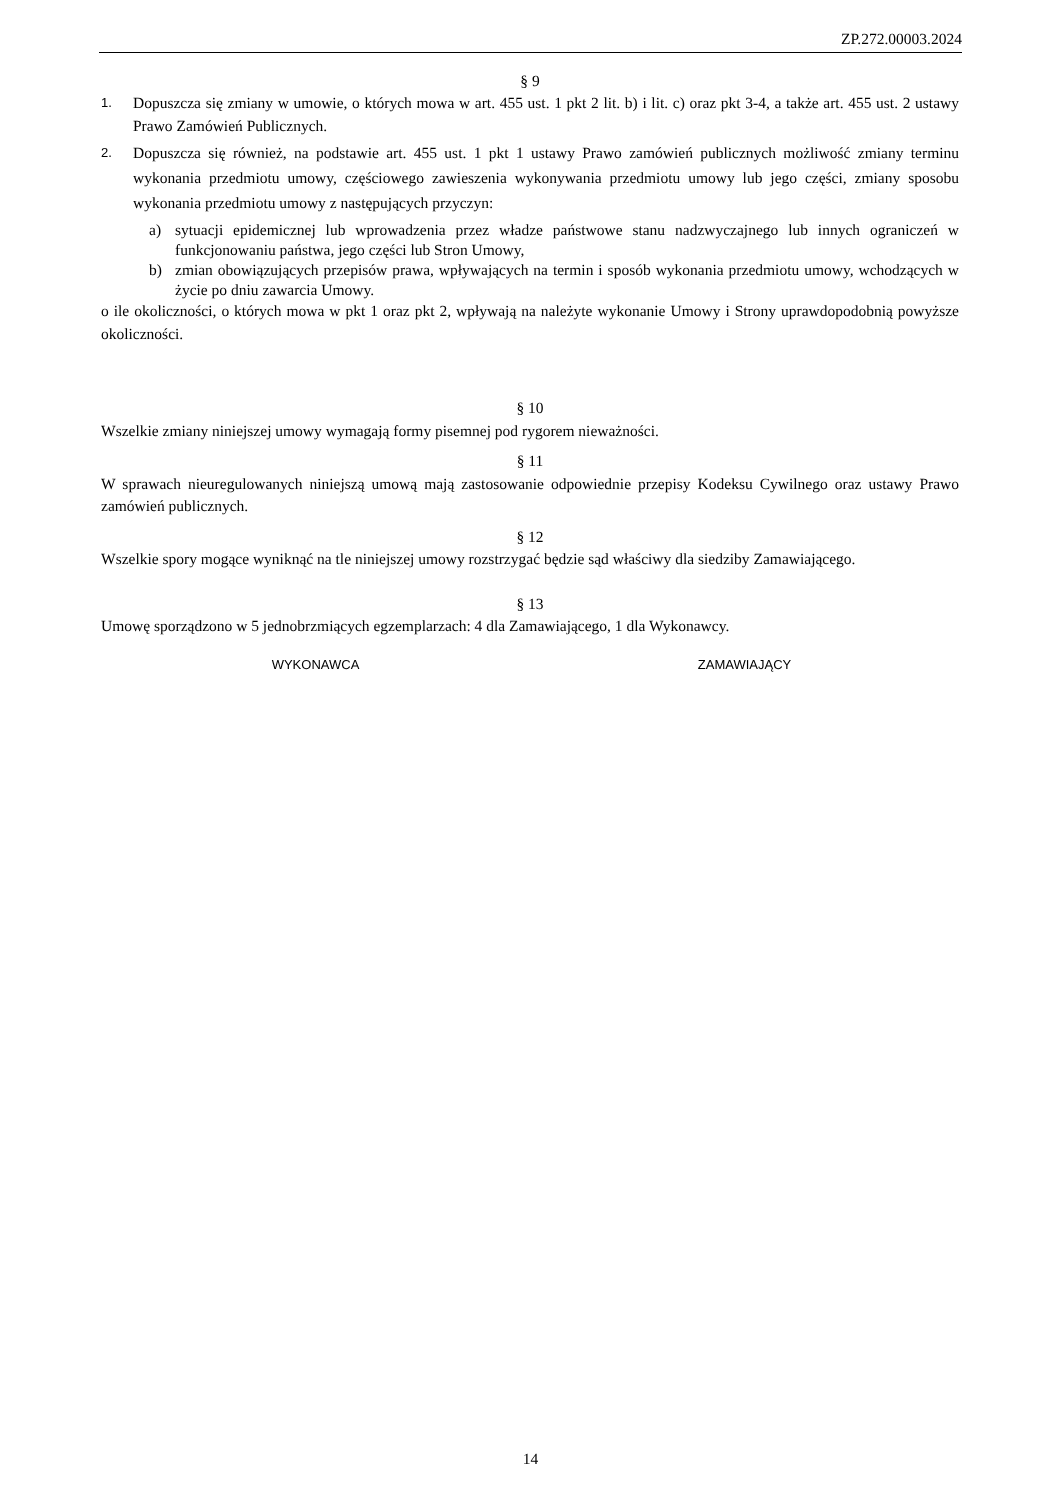ZP.272.00003.2024
§ 9
1. Dopuszcza się zmiany w umowie, o których mowa w art. 455 ust. 1 pkt 2 lit. b) i lit. c) oraz pkt 3-4, a także art. 455 ust. 2 ustawy Prawo Zamówień Publicznych.
2. Dopuszcza się również, na podstawie art. 455 ust. 1 pkt 1 ustawy Prawo zamówień publicznych możliwość zmiany terminu wykonania przedmiotu umowy, częściowego zawieszenia wykonywania przedmiotu umowy lub jego części, zmiany sposobu wykonania przedmiotu umowy z następujących przyczyn:
a) sytuacji epidemicznej lub wprowadzenia przez władze państwowe stanu nadzwyczajnego lub innych ograniczeń w funkcjonowaniu państwa, jego części lub Stron Umowy,
b) zmian obowiązujących przepisów prawa, wpływających na termin i sposób wykonania przedmiotu umowy, wchodzących w życie po dniu zawarcia Umowy.
o ile okoliczności, o których mowa w pkt 1 oraz pkt 2, wpływają na należyte wykonanie Umowy i Strony uprawdopodobnią powyższe okoliczności.
§ 10
Wszelkie zmiany niniejszej umowy wymagają formy pisemnej pod rygorem nieważności.
§ 11
W sprawach nieuregulowanych niniejszą umową mają zastosowanie odpowiednie przepisy Kodeksu Cywilnego oraz ustawy Prawo zamówień publicznych.
§ 12
Wszelkie spory mogące wyniknąć na tle niniejszej umowy rozstrzygać będzie sąd właściwy dla siedziby Zamawiającego.
§ 13
Umowę sporządzono w 5 jednobrzmiących egzemplarzach: 4 dla Zamawiającego, 1 dla Wykonawcy.
WYKONAWCA ZAMAWIAJĄCY
14